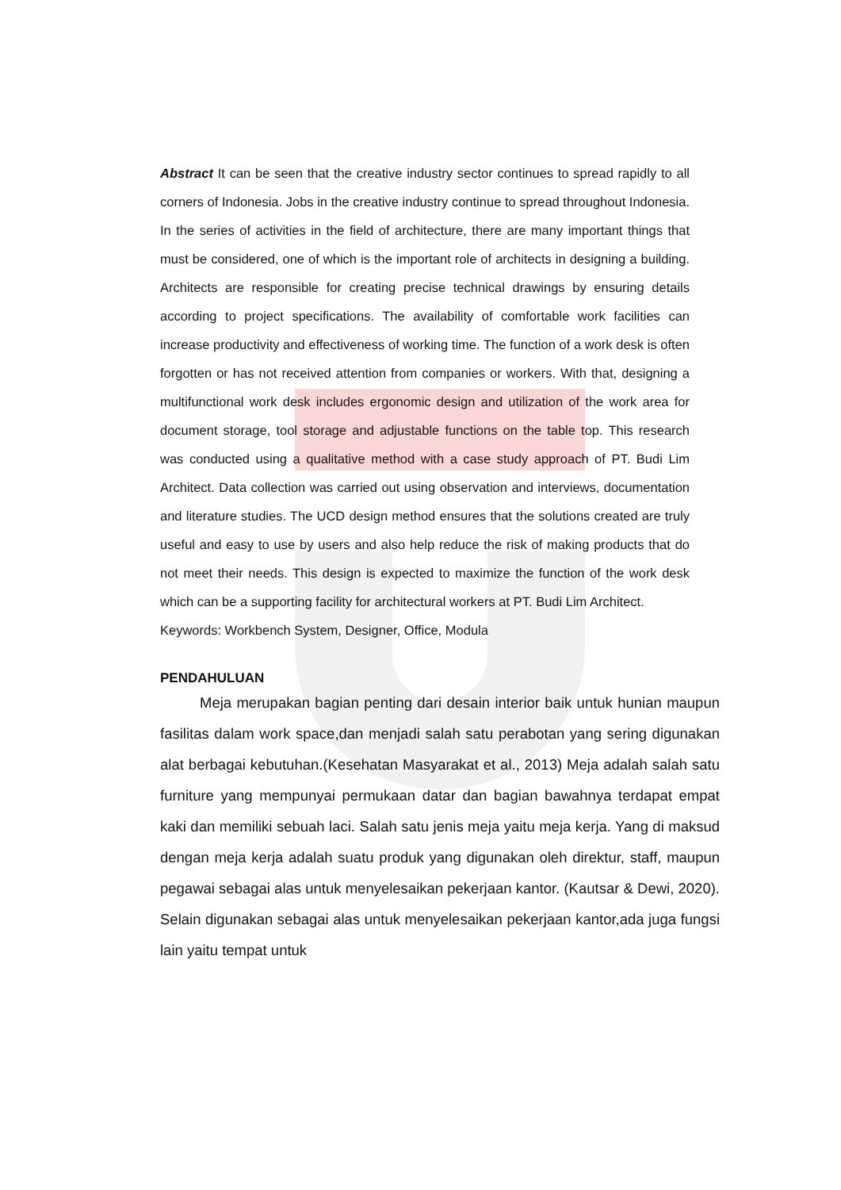Abstract It can be seen that the creative industry sector continues to spread rapidly to all corners of Indonesia. Jobs in the creative industry continue to spread throughout Indonesia. In the series of activities in the field of architecture, there are many important things that must be considered, one of which is the important role of architects in designing a building. Architects are responsible for creating precise technical drawings by ensuring details according to project specifications. The availability of comfortable work facilities can increase productivity and effectiveness of working time. The function of a work desk is often forgotten or has not received attention from companies or workers. With that, designing a multifunctional work desk includes ergonomic design and utilization of the work area for document storage, tool storage and adjustable functions on the table top. This research was conducted using a qualitative method with a case study approach of PT. Budi Lim Architect. Data collection was carried out using observation and interviews, documentation and literature studies. The UCD design method ensures that the solutions created are truly useful and easy to use by users and also help reduce the risk of making products that do not meet their needs. This design is expected to maximize the function of the work desk which can be a supporting facility for architectural workers at PT. Budi Lim Architect.
Keywords: Workbench System, Designer, Office, Modula
PENDAHULUAN
Meja merupakan bagian penting dari desain interior baik untuk hunian maupun fasilitas dalam work space,dan menjadi salah satu perabotan yang sering digunakan alat berbagai kebutuhan.(Kesehatan Masyarakat et al., 2013) Meja adalah salah satu furniture yang mempunyai permukaan datar dan bagian bawahnya terdapat empat kaki dan memiliki sebuah laci. Salah satu jenis meja yaitu meja kerja. Yang di maksud dengan meja kerja adalah suatu produk yang digunakan oleh direktur, staff, maupun pegawai sebagai alas untuk menyelesaikan pekerjaan kantor. (Kautsar & Dewi, 2020). Selain digunakan sebagai alas untuk menyelesaikan pekerjaan kantor,ada juga fungsi lain yaitu tempat untuk